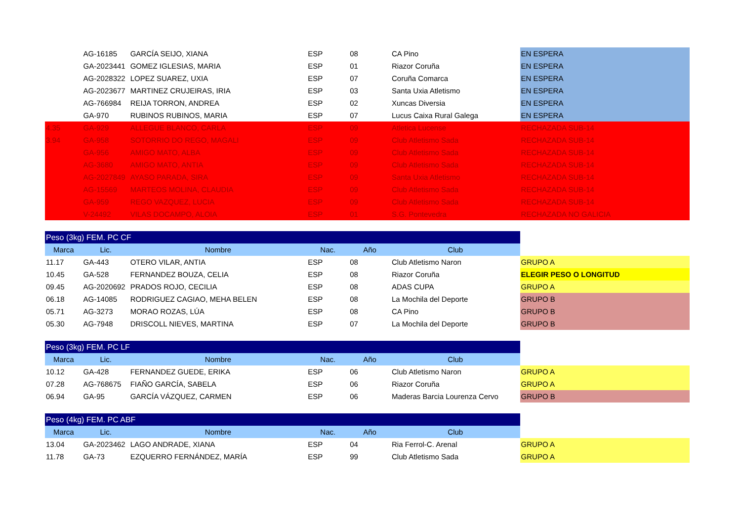| | AG-16185 | GARCÍA SEIJO, XIANA | ESP | 08 | CA Pino | EN ESPERA |
| | GA-2023441 | GOMEZ IGLESIAS, MARIA | ESP | 01 | Riazor Coruña | EN ESPERA |
| | AG-2028322 | LOPEZ SUAREZ, UXIA | ESP | 07 | Coruña Comarca | EN ESPERA |
| | AG-2023677 | MARTINEZ CRUJEIRAS, IRIA | ESP | 03 | Santa Uxia Atletismo | EN ESPERA |
| | AG-766984 | REIJA TORRON, ANDREA | ESP | 02 | Xuncas Diversia | EN ESPERA |
| | GA-970 | RUBINOS RUBINOS, MARIA | ESP | 07 | Lucus Caixa Rural Galega | EN ESPERA |
| 4.35 | GA-929 | ALLEGUE BLANCO, CARLA | ESP | 09 | Atletica Lucense | RECHAZADA SUB-14 |
| 3.94 | GA-958 | SOTORRIO DO REGO, MAGALI | ESP | 09 | Club Atletismo Sada | RECHAZADA SUB-14 |
| | GA-956 | AMIGO MATO, ALBA | ESP | 09 | Club Atletismo Sada | RECHAZADA SUB-14 |
| | AG-3680 | AMIGO MATO, ANTIA | ESP | 09 | Club Atletismo Sada | RECHAZADA SUB-14 |
| | AG-2027849 | AYASO PARADA, SIRA | ESP | 09 | Santa Uxia Atletismo | RECHAZADA SUB-14 |
| | AG-15569 | MARTEOS MOLINA, CLAUDIA | ESP | 09 | Club Atletismo Sada | RECHAZADA SUB-14 |
| | GA-959 | REGO VAZQUEZ, LUCIA | ESP | 09 | Club Atletismo Sada | RECHAZADA SUB-14 |
| | V-24492 | VILAS DOCAMPO, ALOIA | ESP | 01 | S.G. Pontevedra | RECHAZADA NO GALICIA |
| Peso (3kg) FEM. PC CF | | | | | | |
| Marca | Lic. | Nombre | Nac. | Año | Club | |
| 11.17 | GA-443 | OTERO VILAR, ANTIA | ESP | 08 | Club Atletismo Naron | GRUPO A |
| 10.45 | GA-528 | FERNANDEZ BOUZA, CELIA | ESP | 08 | Riazor Coruña | ELEGIR PESO O LONGITUD |
| 09.45 | AG-2020692 | PRADOS ROJO, CECILIA | ESP | 08 | ADAS CUPA | GRUPO A |
| 06.18 | AG-14085 | RODRIGUEZ CAGIAO, MEHA BELEN | ESP | 08 | La Mochila del Deporte | GRUPO B |
| 05.71 | AG-3273 | MORAO ROZAS, LÚA | ESP | 08 | CA Pino | GRUPO B |
| 05.30 | AG-7948 | DRISCOLL NIEVES, MARTINA | ESP | 07 | La Mochila del Deporte | GRUPO B |
| Peso (3kg) FEM. PC LF | | | | | | |
| Marca | Lic. | Nombre | Nac. | Año | Club | |
| 10.12 | GA-428 | FERNANDEZ GUEDE, ERIKA | ESP | 06 | Club Atletismo Naron | GRUPO A |
| 07.28 | AG-768675 | FIAÑO GARCÍA, SABELA | ESP | 06 | Riazor Coruña | GRUPO A |
| 06.94 | GA-95 | GARCÍA VÁZQUEZ, CARMEN | ESP | 06 | Maderas Barcia Lourenza Cervo | GRUPO B |
| Peso (4kg) FEM. PC ABF | | | | | | |
| Marca | Lic. | Nombre | Nac. | Año | Club | |
| 13.04 | GA-2023462 | LAGO ANDRADE, XIANA | ESP | 04 | Ria Ferrol-C. Arenal | GRUPO A |
| 11.78 | GA-73 | EZQUERRO FERNÁNDEZ, MARÍA | ESP | 99 | Club Atletismo Sada | GRUPO A |